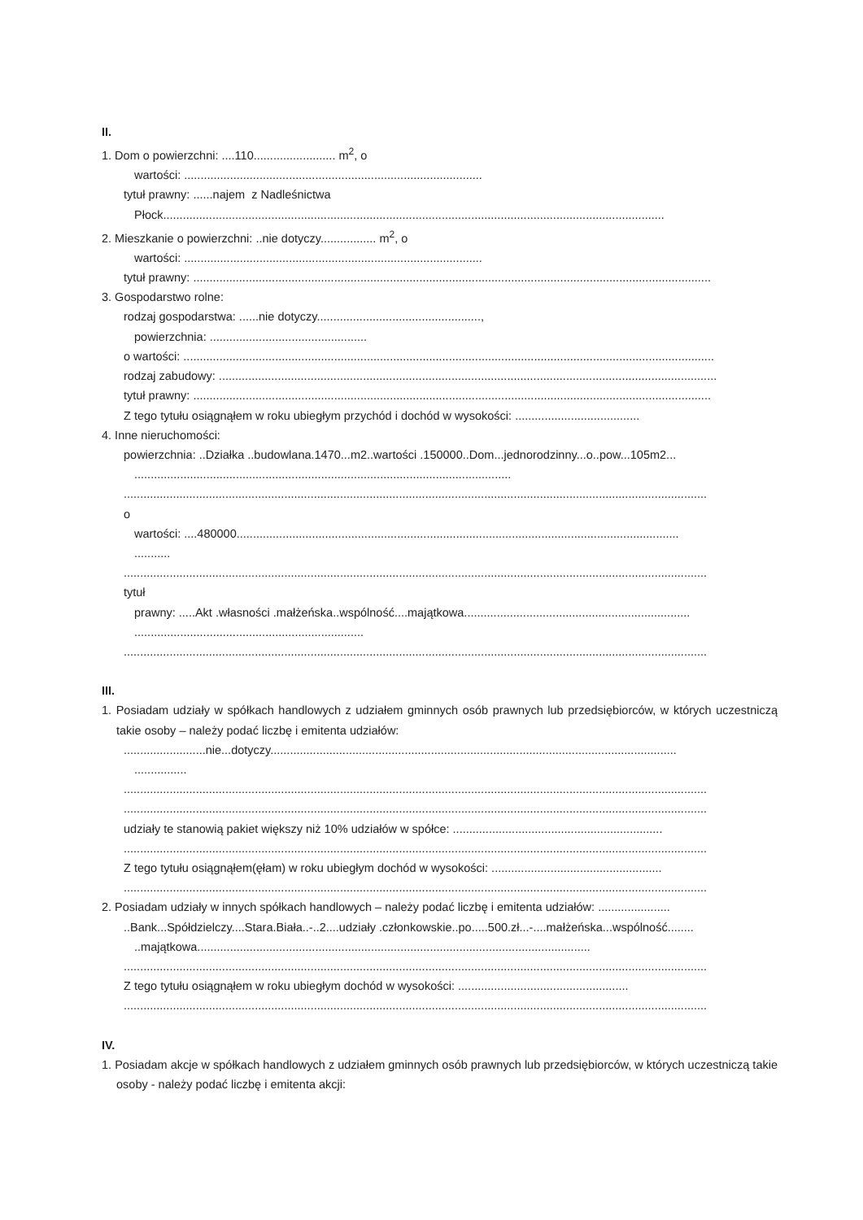II.
1. Dom o powierzchni: ....110......................... m<sup>2</sup>, o
wartości: ...........................................................................................
tytuł prawny: ......najem z Nadleśnictwa
Płock.........................................................................................................................................................
2. Mieszkanie o powierzchni: ..nie dotyczy................. m<sup>2</sup>, o
wartości: ...........................................................................................
tytuł prawny: ..............................................................................................................................................................
3. Gospodarstwo rolne:
rodzaj gospodarstwa: ......nie dotyczy..................................................,
powierzchnia: ................................................
o wartości: ..................................................................................................................................................................
rodzaj zabudowy: ........................................................................................................................................................
tytuł prawny: ..............................................................................................................................................................
Z tego tytułu osiągnąłem w roku ubiegłym przychód i dochód w wysokości: ......................................
4. Inne nieruchomości:
powierzchnia: ..Działka ..budowlana.1470...m2..wartości .150000..Dom...jednorodzinny...o..pow...105m2...
...................................................................................................................
..................................................................................................................................................................................
o
wartości: ....480000.......................................................................................................................................
...........
..................................................................................................................................................................................
tytuł
prawny: .....Akt .własności .małżeńska..wspólność....majątkowa.....................................................................
......................................................................
..................................................................................................................................................................................
III.
1. Posiadam udziały w spółkach handlowych z udziałem gminnych osób prawnych lub przedsiębiorców, w których uczestniczą takie osoby – należy podać liczbę i emitenta udziałów:
.........................nie...dotyczy............................................................................................................................
................
..................................................................................................................................................................................
..................................................................................................................................................................................
udziały te stanowią pakiet większy niż 10% udziałów w spółce: ................................................................
..................................................................................................................................................................................
Z tego tytułu osiągnąłem(ęłam) w roku ubiegłym dochód w wysokości: ....................................................
..................................................................................................................................................................................
2. Posiadam udziały w innych spółkach handlowych – należy podać liczbę i emitenta udziałów: ......................
..Bank...Spółdzielczy....Stara.Biała..-..2....udziały .członkowskie..po.....500.zł...-....małżeńska...wspólność........
..majątkowa........................................................................................................................
..................................................................................................................................................................................
Z tego tytułu osiągnąłem w roku ubiegłym dochód w wysokości: ....................................................
..................................................................................................................................................................................
IV.
1. Posiadam akcje w spółkach handlowych z udziałem gminnych osób prawnych lub przedsiębiorców, w których uczestniczą takie osoby - należy podać liczbę i emitenta akcji: